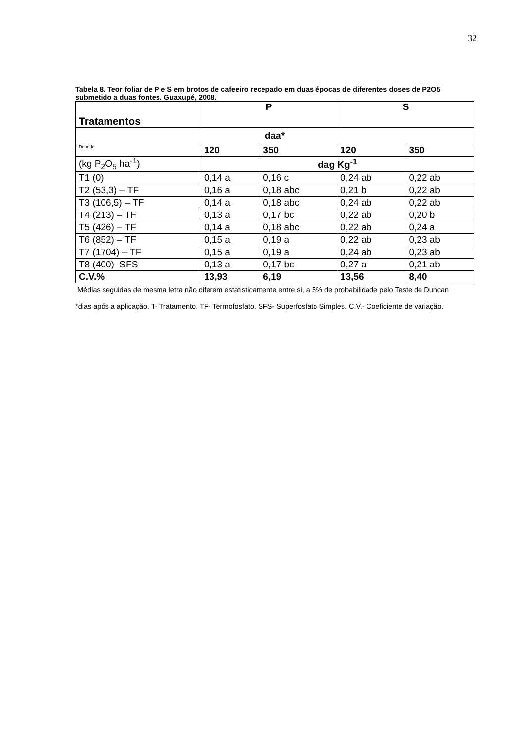32
Tabela 8. Teor foliar de P e S em brotos de cafeeiro recepado em duas épocas de diferentes doses de P2O5 submetido a duas fontes. Guaxupé, 2008.
| Tratamentos | P | | S | |
| --- | --- | --- | --- | --- |
| daa* | | | | |
| Ddaddd | 120 | 350 | 120 | 350 |
| (kg P<sub>2</sub>O<sub>5</sub> ha<sup>-1</sup>) | dag Kg<sup>-1</sup> | | | |
| T1 (0) | 0,14 a | 0,16 c | 0,24 ab | 0,22 ab |
| T2 (53,3) – TF | 0,16 a | 0,18 abc | 0,21 b | 0,22 ab |
| T3 (106,5) – TF | 0,14 a | 0,18 abc | 0,24 ab | 0,22 ab |
| T4 (213) – TF | 0,13 a | 0,17 bc | 0,22 ab | 0,20 b |
| T5 (426) – TF | 0,14 a | 0,18 abc | 0,22 ab | 0,24 a |
| T6 (852) – TF | 0,15 a | 0,19 a | 0,22 ab | 0,23 ab |
| T7 (1704) – TF | 0,15 a | 0,19 a | 0,24 ab | 0,23 ab |
| T8 (400)–SFS | 0,13 a | 0,17 bc | 0,27 a | 0,21 ab |
| C.V.% | 13,93 | 6,19 | 13,56 | 8,40 |
Médias seguidas de mesma letra não diferem estatisticamente entre si, a 5% de probabilidade pelo Teste de Duncan
*dias após a aplicação. T- Tratamento. TF- Termofosfato. SFS- Superfosfato Simples. C.V.- Coeficiente de variação.